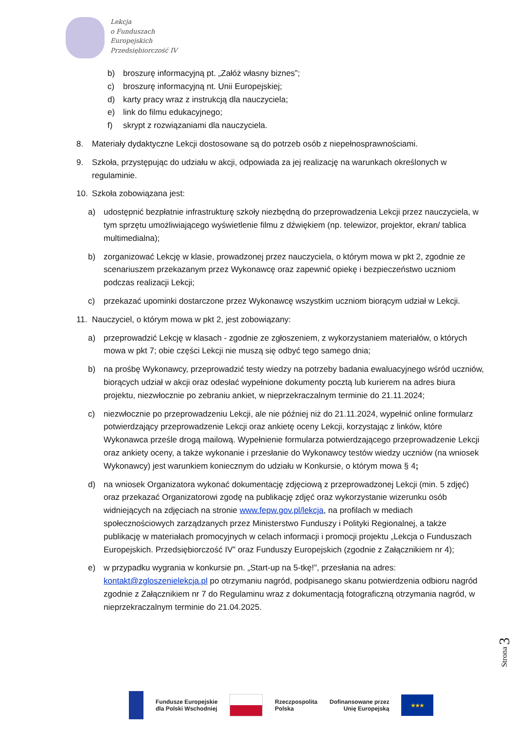Lekcja
o Funduszach
Europejskich
Przedsiębiorczość IV
b) broszurę informacyjną pt. „Załóż własny biznes”;
c) broszurę informacyjną nt. Unii Europejskiej;
d) karty pracy wraz z instrukcją dla nauczyciela;
e) link do filmu edukacyjnego;
f) skrypt z rozwiązaniami dla nauczyciela.
8. Materiały dydaktyczne Lekcji dostosowane są do potrzeb osób z niepełnosprawnościami.
9. Szkoła, przystępując do udziału w akcji, odpowiada za jej realizację na warunkach określonych w regulaminie.
10. Szkoła zobowiązana jest:
a) udostępnić bezpłatnie infrastrukturę szkoły niezbędną do przeprowadzenia Lekcji przez nauczyciela, w tym sprzętu umożliwiającego wyświetlenie filmu z dźwiękiem (np. telewizor, projektor, ekran/ tablica multimedialna);
b) zorganizować Lekcję w klasie, prowadzonej przez nauczyciela, o którym mowa w pkt 2, zgodnie ze scenariuszem przekazanym przez Wykonawcę oraz zapewnić opiekę i bezpieczeństwo uczniom podczas realizacji Lekcji;
c) przekazać upominki dostarczone przez Wykonawcę wszystkim uczniom biorącym udział w Lekcji.
11. Nauczyciel, o którym mowa w pkt 2, jest zobowiązany:
a) przeprowadzić Lekcję w klasach - zgodnie ze zgłoszeniem, z wykorzystaniem materiałów, o których mowa w pkt 7; obie części Lekcji nie muszą się odbyć tego samego dnia;
b) na prośbę Wykonawcy, przeprowadzić testy wiedzy na potrzeby badania ewaluacyjnego wśród uczniów, biorących udział w akcji oraz odesłać wypełnione dokumenty pocztą lub kurierem na adres biura projektu, niezwłocznie po zebraniu ankiet, w nieprzekraczalnym terminie do 21.11.2024;
c) niezwłocznie po przeprowadzeniu Lekcji, ale nie później niż do 21.11.2024, wypełnić online formularz potwierdzający przeprowadzenie Lekcji oraz ankietę oceny Lekcji, korzystając z linków, które Wykonawca prześle drogą mailową. Wypełnienie formularza potwierdzającego przeprowadzenie Lekcji oraz ankiety oceny, a także wykonanie i przesłanie do Wykonawcy testów wiedzy uczniów (na wniosek Wykonawcy) jest warunkiem koniecznym do udziału w Konkursie, o którym mowa § 4;
d) na wniosek Organizatora wykonać dokumentację zdjęciową z przeprowadzonej Lekcji (min. 5 zdjęć) oraz przekazać Organizatorowi zgodę na publikację zdjęć oraz wykorzystanie wizerunku osób widniejących na zdjęciach na stronie www.fepw.gov.pl/lekcja, na profilach w mediach społecznościowych zarządzanych przez Ministerstwo Funduszy i Polityki Regionalnej, a także publikację w materiałach promocyjnych w celach informacji i promocji projektu „Lekcja o Funduszach Europejskich. Przedsiębiorczość IV” oraz Funduszy Europejskich (zgodnie z Załącznikiem nr 4);
e) w przypadku wygrania w konkursie pn. „Start-up na 5-tkę!”, przesłania na adres: kontakt@zgloszenielekcja.pl po otrzymaniu nagród, podpisanego skanu potwierdzenia odbioru nagród zgodnie z Załącznikiem nr 7 do Regulaminu wraz z dokumentacją fotograficzną otrzymania nagród, w nieprzekraczalnym terminie do 21.04.2025.
Strona 3
Fundusze Europejskie
dla Polski Wschodniej
Rzeczpospolita
Polska
Dofinansowane przez
Unię Europejską
★★★